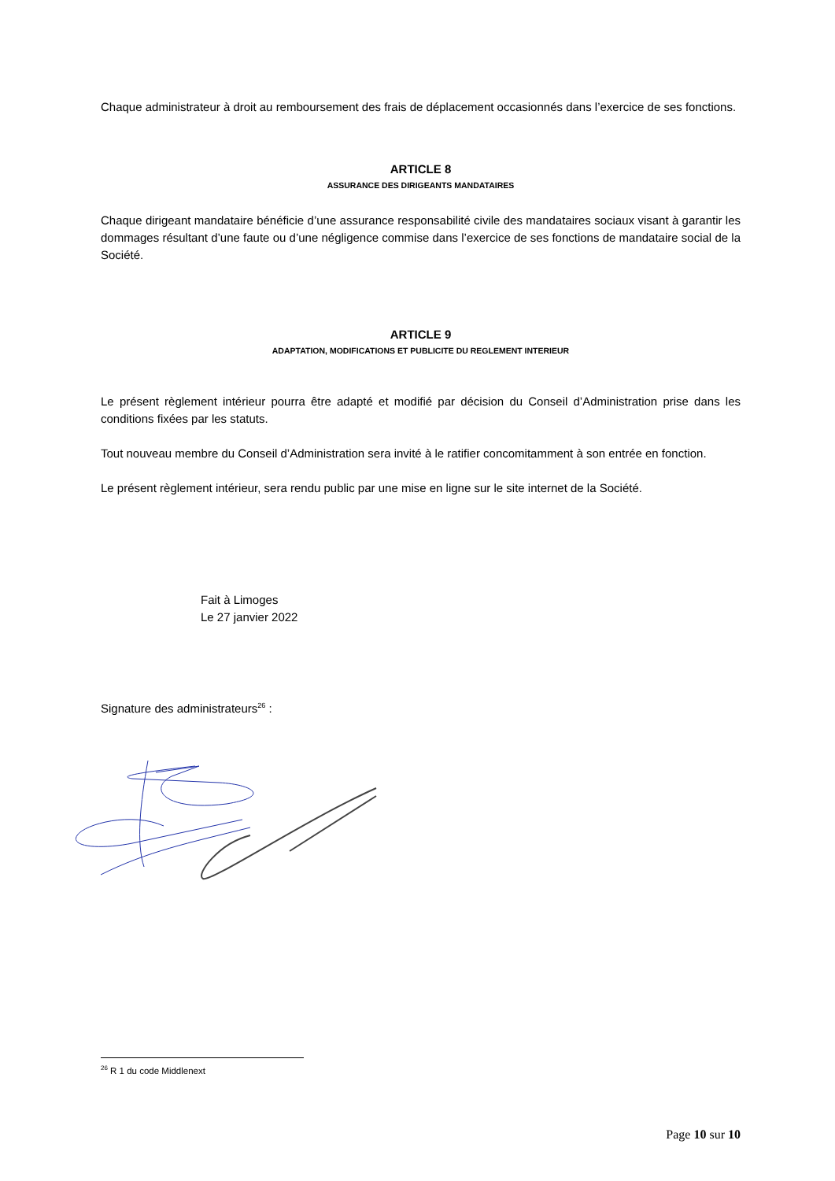Chaque administrateur à droit au remboursement des frais de déplacement occasionnés dans l’exercice de ses fonctions.
ARTICLE 8
ASSURANCE DES DIRIGEANTS MANDATAIRES
Chaque dirigeant mandataire bénéficie d’une assurance responsabilité civile des mandataires sociaux visant à garantir les dommages résultant d’une faute ou d’une négligence commise dans l’exercice de ses fonctions de mandataire social de la Société.
ARTICLE 9
ADAPTATION, MODIFICATIONS ET PUBLICITE DU REGLEMENT INTERIEUR
Le présent règlement intérieur pourra être adapté et modifié par décision du Conseil d’Administration prise dans les conditions fixées par les statuts.
Tout nouveau membre du Conseil d’Administration sera invité à le ratifier concomitamment à son entrée en fonction.
Le présent règlement intérieur, sera rendu public par une mise en ligne sur le site internet de la Société.
Fait à Limoges
Le 27 janvier 2022
Signature des administrateurs<sup>26</sup> :
<sup>26</sup> R 1 du code Middlenext
Page 10 sur 10